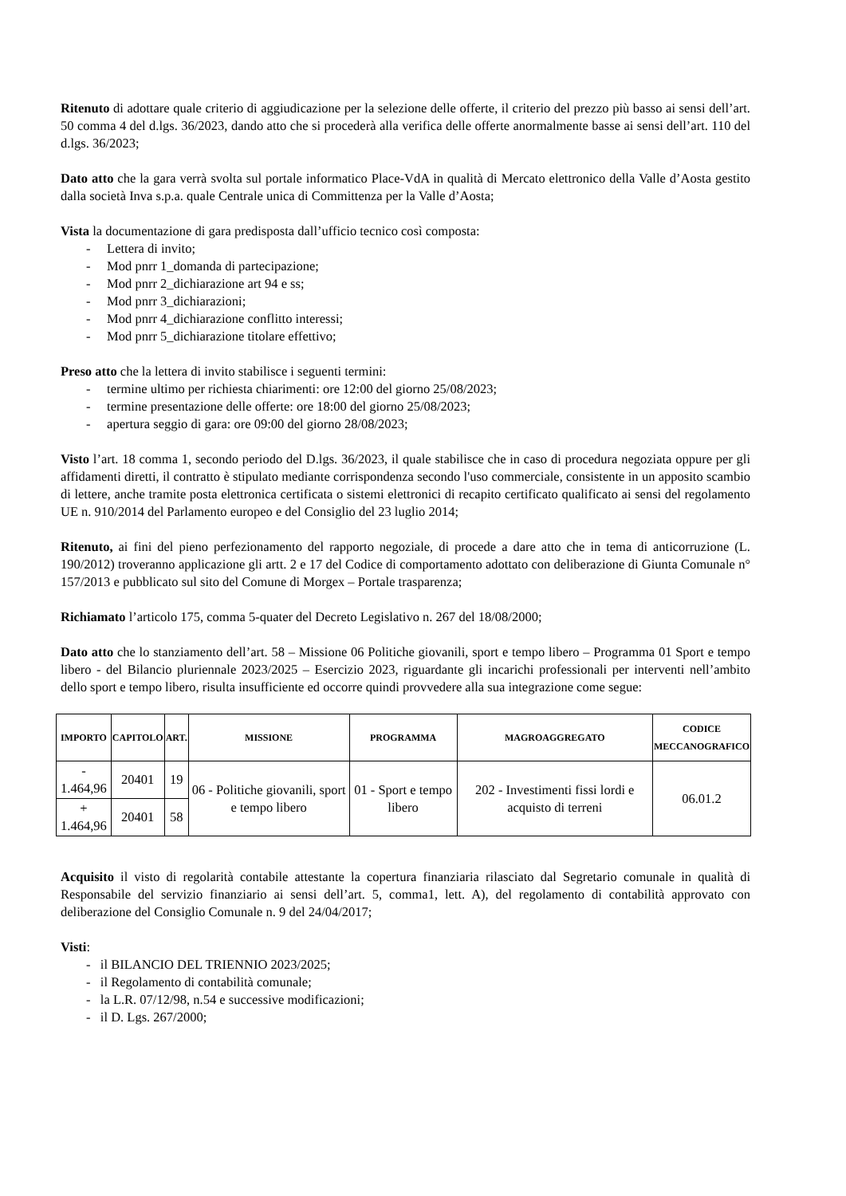Ritenuto di adottare quale criterio di aggiudicazione per la selezione delle offerte, il criterio del prezzo più basso ai sensi dell’art. 50 comma 4 del d.lgs. 36/2023, dando atto che si procederà alla verifica delle offerte anormalmente basse ai sensi dell’art. 110 del d.lgs. 36/2023;
Dato atto che la gara verrà svolta sul portale informatico Place-VdA in qualità di Mercato elettronico della Valle d’Aosta gestito dalla società Inva s.p.a. quale Centrale unica di Committenza per la Valle d’Aosta;
Vista la documentazione di gara predisposta dall’ufficio tecnico così composta:
- Lettera di invito;
- Mod pnrr 1_domanda di partecipazione;
- Mod pnrr 2_dichiarazione art 94 e ss;
- Mod pnrr 3_dichiarazioni;
- Mod pnrr 4_dichiarazione conflitto interessi;
- Mod pnrr 5_dichiarazione titolare effettivo;
Preso atto che la lettera di invito stabilisce i seguenti termini:
- termine ultimo per richiesta chiarimenti: ore 12:00 del giorno 25/08/2023;
- termine presentazione delle offerte: ore 18:00 del giorno 25/08/2023;
- apertura seggio di gara: ore 09:00 del giorno 28/08/2023;
Visto l’art. 18 comma 1, secondo periodo del D.lgs. 36/2023, il quale stabilisce che in caso di procedura negoziata oppure per gli affidamenti diretti, il contratto è stipulato mediante corrispondenza secondo l'uso commerciale, consistente in un apposito scambio di lettere, anche tramite posta elettronica certificata o sistemi elettronici di recapito certificato qualificato ai sensi del regolamento UE n. 910/2014 del Parlamento europeo e del Consiglio del 23 luglio 2014;
Ritenuto, ai fini del pieno perfezionamento del rapporto negoziale, di procede a dare atto che in tema di anticorruzione (L. 190/2012) troveranno applicazione gli artt. 2 e 17 del Codice di comportamento adottato con deliberazione di Giunta Comunale n° 157/2013 e pubblicato sul sito del Comune di Morgex – Portale trasparenza;
Richiamato l’articolo 175, comma 5-quater del Decreto Legislativo n. 267 del 18/08/2000;
Dato atto che lo stanziamento dell’art. 58 – Missione 06 Politiche giovanili, sport e tempo libero – Programma 01 Sport e tempo libero - del Bilancio pluriennale 2023/2025 – Esercizio 2023, riguardante gli incarichi professionali per interventi nell’ambito dello sport e tempo libero, risulta insufficiente ed occorre quindi provvedere alla sua integrazione come segue:
| IMPORTO | CAPITOLO | ART. | MISSIONE | PROGRAMMA | MAGROAGGREGATO | CODICE MECCANOGRAFICO |
| --- | --- | --- | --- | --- | --- | --- |
| - 1.464,96 | 20401 | 19 | 06 - Politiche giovanili, sport e tempo libero | 01 - Sport e tempo libero | 202 - Investimenti fissi lordi e acquisto di terreni | 06.01.2 |
| + 1.464,96 | 20401 | 58 | | | | |
Acquisito il visto di regolarità contabile attestante la copertura finanziaria rilasciato dal Segretario comunale in qualità di Responsabile del servizio finanziario ai sensi dell’art. 5, comma1, lett. A), del regolamento di contabilità approvato con deliberazione del Consiglio Comunale n. 9 del 24/04/2017;
Visti:
- il BILANCIO DEL TRIENNIO 2023/2025;
- il Regolamento di contabilità comunale;
- la L.R. 07/12/98, n.54 e successive modificazioni;
- il D. Lgs. 267/2000;